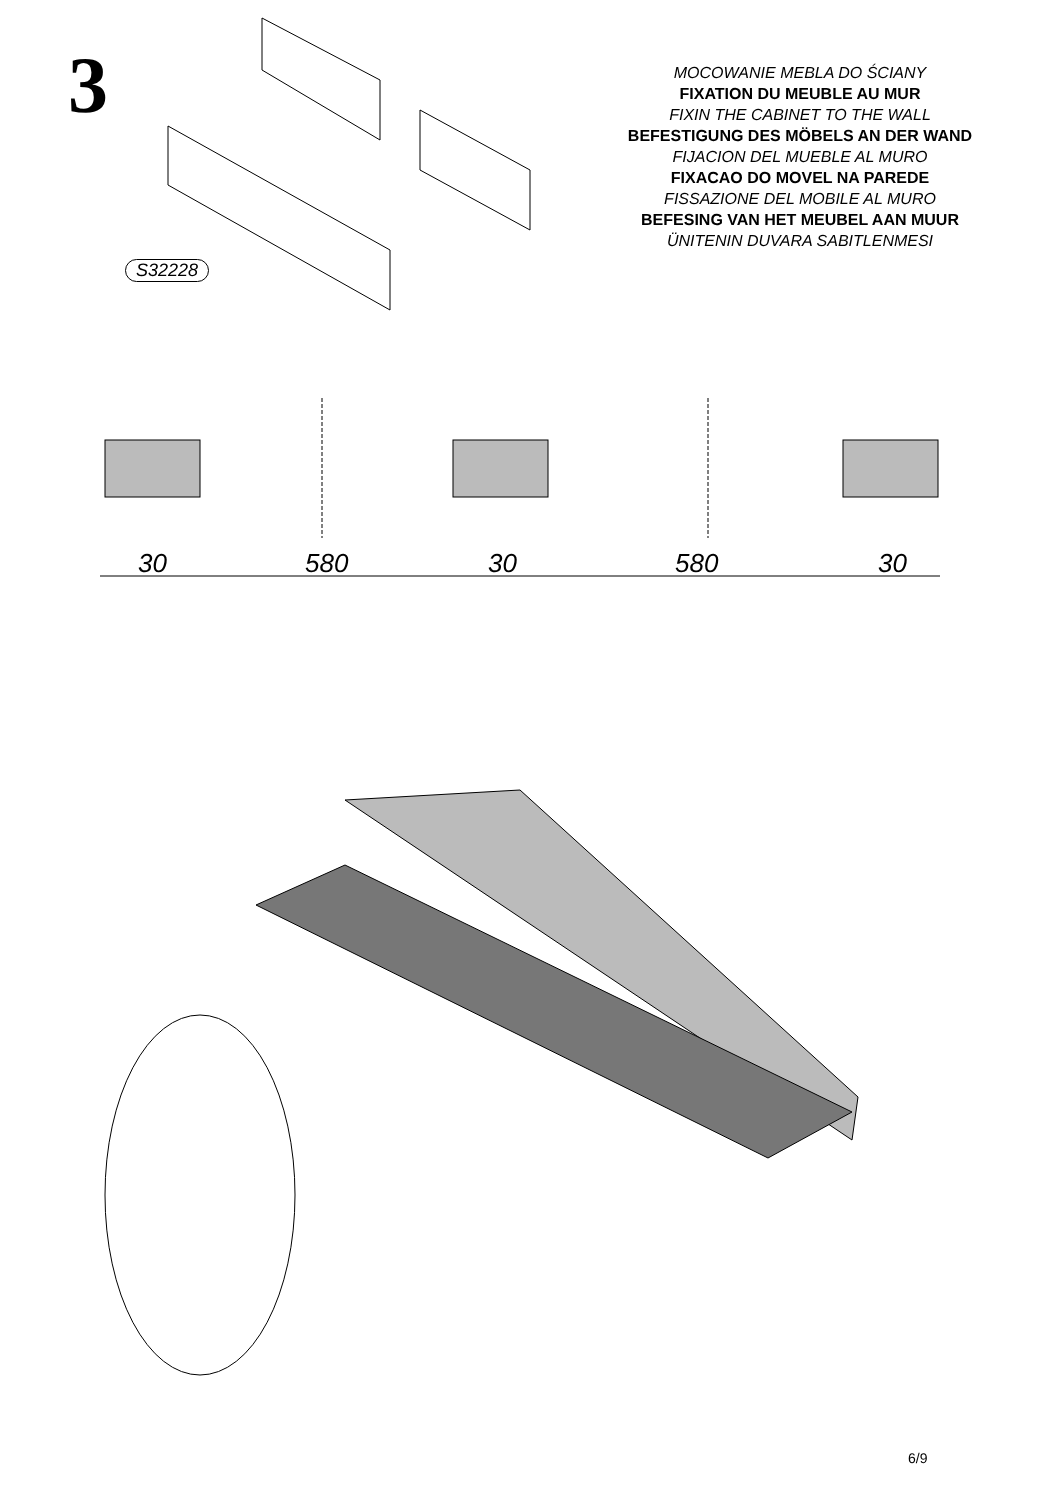3
MOCOWANIE MEBLA DO ŚCIANY
FIXATION DU MEUBLE AU MUR
FIXIN THE CABINET TO THE WALL
BEFESTIGUNG DES MÖBELS AN DER WAND
FIJACION DEL MUEBLE AL MURO
FIXACAO DO MOVEL NA PAREDE
FISSAZIONE DEL MOBILE AL MURO
BEFESING VAN HET MEUBEL AAN MUUR
ÜNITENIN DUVARA SABITLENMESI
S32228
30 580 30 580 30
6/9